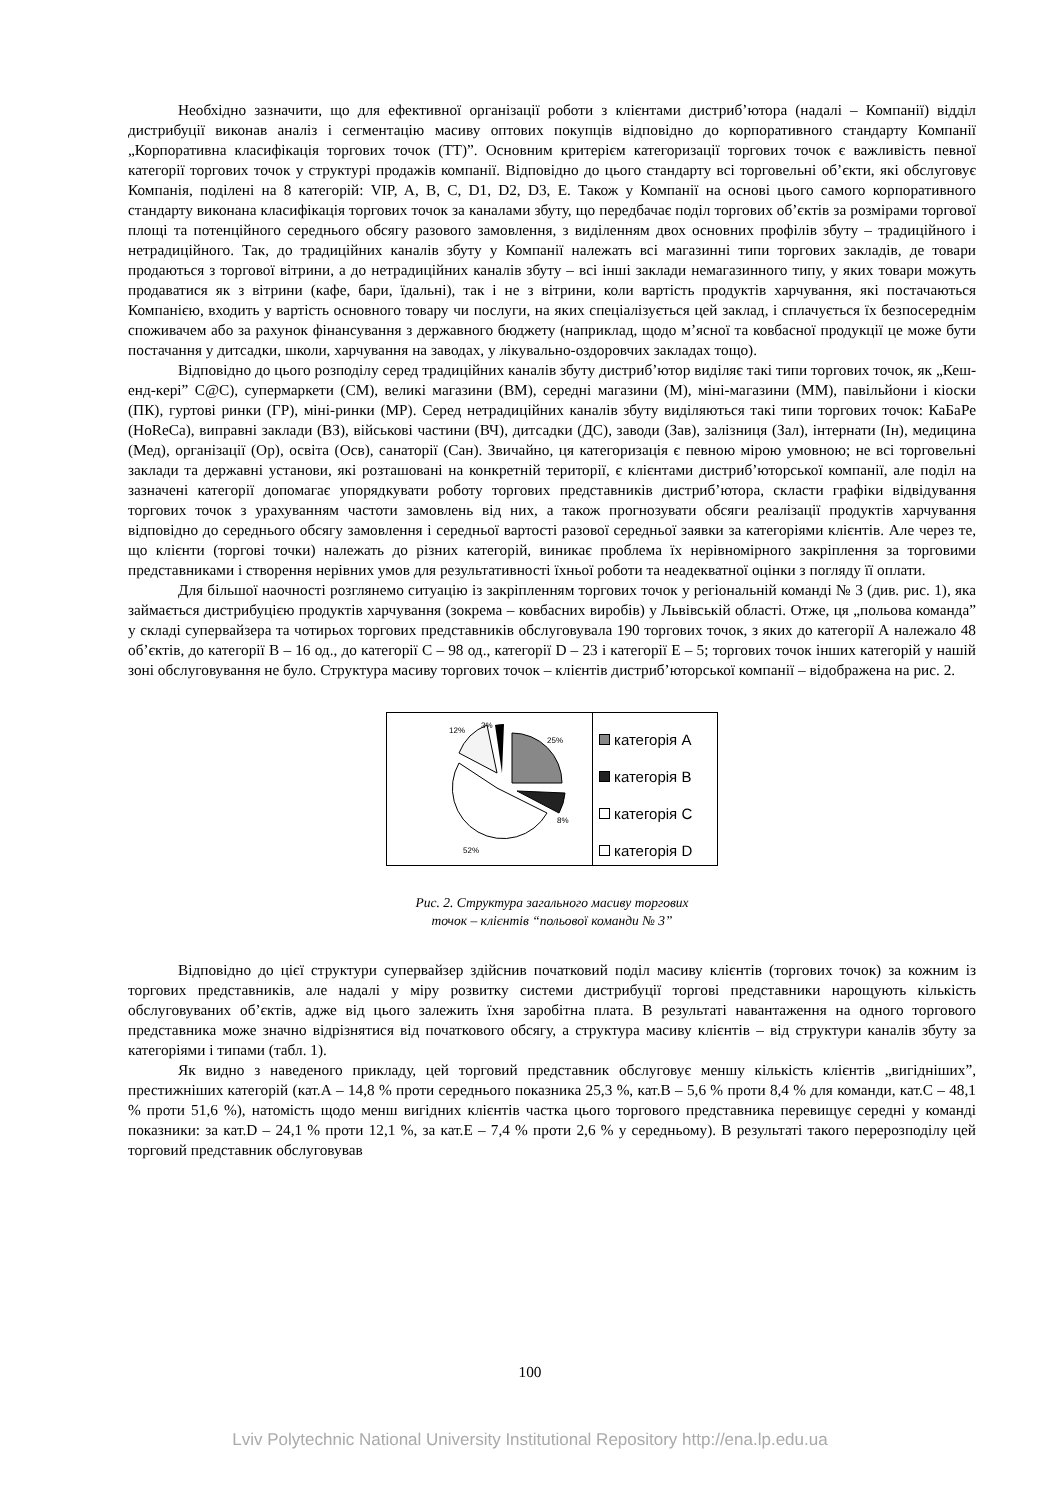Необхідно зазначити, що для ефективної організації роботи з клієнтами дистриб’ютора (надалі – Компанії) відділ дистрибуції виконав аналіз і сегментацію масиву оптових покупців відповідно до корпоративного стандарту Компанії „Корпоративна класифікація торгових точок (ТТ)”. Основним критерієм категоризації торгових точок є важливість певної категорії торгових точок у структурі продажів компанії. Відповідно до цього стандарту всі торговельні об’єкти, які обслуговує Компанія, поділені на 8 категорій: VIP, A, B, C, D1, D2, D3, E. Також у Компанії на основі цього самого корпоративного стандарту виконана класифікація торгових точок за каналами збуту, що передбачає поділ торгових об’єктів за розмірами торгової площі та потенційного середнього обсягу разового замовлення, з виділенням двох основних профілів збуту – традиційного і нетрадиційного. Так, до традиційних каналів збуту у Компанії належать всі магазинні типи торгових закладів, де товари продаються з торгової вітрини, а до нетрадиційних каналів збуту – всі інші заклади немагазинного типу, у яких товари можуть продаватися як з вітрини (кафе, бари, їдальні), так і не з вітрини, коли вартість продуктів харчування, які постачаються Компанією, входить у вартість основного товару чи послуги, на яких спеціалізується цей заклад, і сплачується їх безпосереднім споживачем або за рахунок фінансування з державного бюджету (наприклад, щодо м’ясної та ковбасної продукції це може бути постачання у дитсадки, школи, харчування на заводах, у лікувально-оздоровчих закладах тощо).
Відповідно до цього розподілу серед традиційних каналів збуту дистриб’ютор виділяє такі типи торгових точок, як „Кеш-енд-кері” С@С), супермаркети (СМ), великі магазини (ВМ), середні магазини (М), міні-магазини (ММ), павільйони і кіоски (ПК), гуртові ринки (ГР), міні-ринки (МР). Серед нетрадиційних каналів збуту виділяються такі типи торгових точок: КаБаРе (HoReCa), виправні заклади (ВЗ), військові частини (ВЧ), дитсадки (ДС), заводи (Зав), залізниця (Зал), інтернати (Ін), медицина (Мед), організації (Ор), освіта (Осв), санаторії (Сан). Звичайно, ця категоризація є певною мірою умовною; не всі торговельні заклади та державні установи, які розташовані на конкретній території, є клієнтами дистриб’юторської компанії, але поділ на зазначені категорії допомагає упорядкувати роботу торгових представників дистриб’ютора, скласти графіки відвідування торгових точок з урахуванням частоти замовлень від них, а також прогнозувати обсяги реалізації продуктів харчування відповідно до середнього обсягу замовлення і середньої вартості разової середньої заявки за категоріями клієнтів. Але через те, що клієнти (торгові точки) належать до різних категорій, виникає проблема їх нерівномірного закріплення за торговими представниками і створення нерівних умов для результативності їхньої роботи та неадекватної оцінки з погляду її оплати.
Для більшої наочності розглянемо ситуацію із закріпленням торгових точок у регіональній команді № 3 (див. рис. 1), яка займається дистрибуцією продуктів харчування (зокрема – ковбасних виробів) у Львівській області. Отже, ця „польова команда” у складі супервайзера та чотирьох торгових представників обслуговувала 190 торгових точок, з яких до категорії А належало 48 об’єктів, до категорії В – 16 од., до категорії С – 98 од., категорії D – 23 і категорії Е – 5; торгових точок інших категорій у нашій зоні обслуговування не було. Структура масиву торгових точок – клієнтів дистриб’юторської компанії – відображена на рис. 2.
25%
8%
52%
12%
3%
категорія A
категорія B
категорія C
категорія D
Рис. 2. Структура загального масиву торгових
точок – клієнтів “польової команди № 3”
Відповідно до цієї структури супервайзер здійснив початковий поділ масиву клієнтів (торгових точок) за кожним із торгових представників, але надалі у міру розвитку системи дистрибуції торгові представники нарощують кількість обслуговуваних об’єктів, адже від цього залежить їхня заробітна плата. В результаті навантаження на одного торгового представника може значно відрізнятися від початкового обсягу, а структура масиву клієнтів – від структури каналів збуту за категоріями і типами (табл. 1).
Як видно з наведеного прикладу, цей торговий представник обслуговує меншу кількість клієнтів „вигідніших”, престижніших категорій (кат.А – 14,8 % проти середнього показника 25,3 %, кат.В – 5,6 % проти 8,4 % для команди, кат.С – 48,1 % проти 51,6 %), натомість щодо менш вигідних клієнтів частка цього торгового представника перевищує середні у команді показники: за кат.D – 24,1 % проти 12,1 %, за кат.Е – 7,4 % проти 2,6 % у середньому). В результаті такого перерозподілу цей торговий представник обслуговував
100
Lviv Polytechnic National University Institutional Repository http://ena.lp.edu.ua